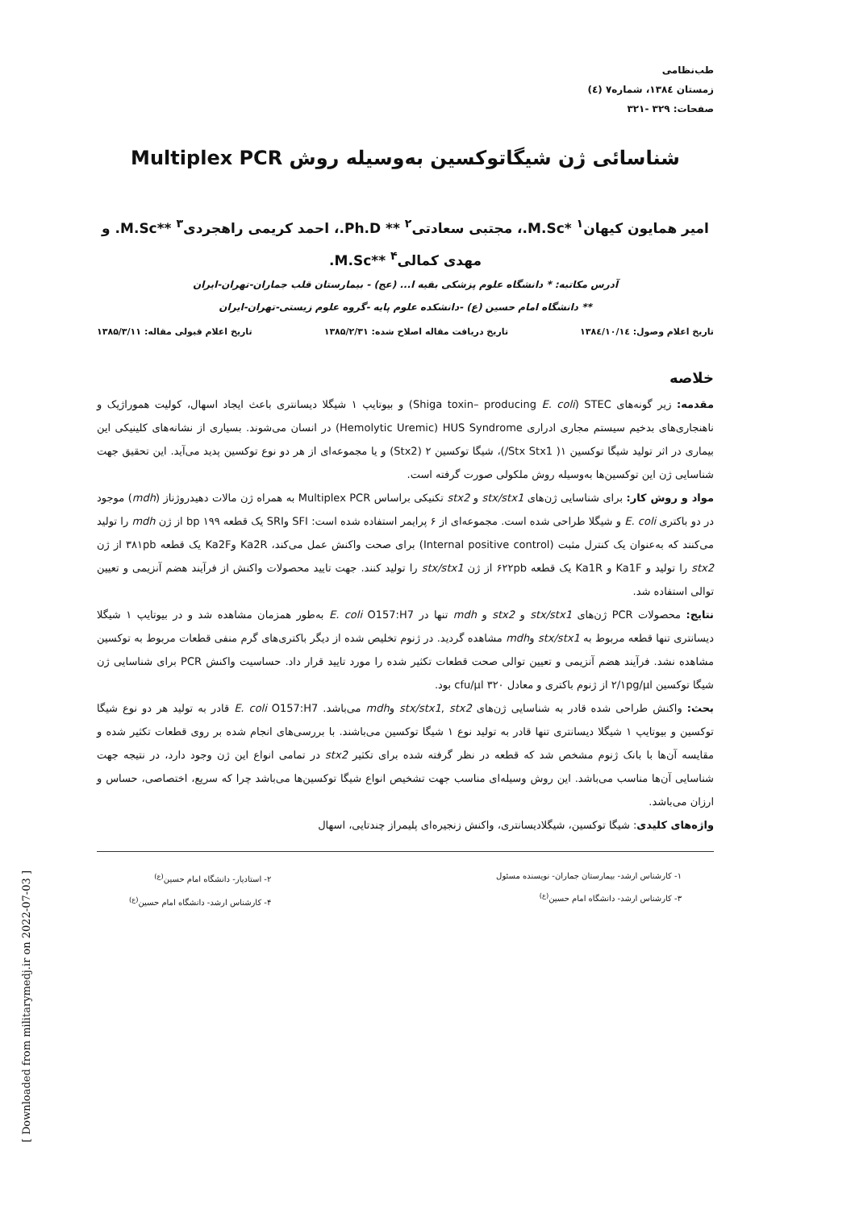طب‌نظامی
زمستان ۱۳۸٤، شماره۷ (٤)
صفحات: ۳۲۹ -۳۲۱
شناسائی ژن شیگاتوکسین به‌وسیله روش Multiplex PCR
امیر همایون کیهان<sup>۱</sup> *M.Sc.، مجتبی سعادتی<sup>۲</sup> ** Ph.D.، احمد کریمی راهجردی<sup>۳</sup> **M.Sc. و مهدی کمالی<sup>۴</sup> **M.Sc.
آدرس مکاتبه: * دانشگاه علوم پزشکی بقیه ا... (عج) - بیمارستان قلب جماران-تهران-ایران
** دانشگاه امام حسین (ع) -دانشکده علوم پایه -گروه علوم زیستی-تهران-ایران
تاریخ اعلام وصول: ۱۳۸٤/۱۰/۱٤ تاریخ دریافت مقاله اصلاح شده: ۱۳۸۵/۲/۳۱ تاریخ اعلام قبولی مقاله: ۱۳۸۵/۳/۱۱
خلاصه
مقدمه: زیر گونه‌های Shiga toxin– producing E. coli) STEC) و بیوتایپ ۱ شیگلا دیسانتری باعث ایجاد اسهال، کولیت هموراژیک و ناهنجاری‌های بدخیم سیستم مجاری ادراری Hemolytic Uremic) HUS Syndrome) در انسان می‌شوند. بسیاری از نشانه‌های کلینیکی این بیماری در اثر تولید شیگا توکسین ۱( Stx Stx1/)، شیگا توکسین ۲ (Stx2) و یا مجموعه‌ای از هر دو نوع توکسین پدید می‌آید. این تحقیق جهت شناسایی ژن این توکسین‌ها به‌وسیله روش ملکولی صورت گرفته است.
مواد و روش کار: برای شناسایی ژن‌های stx/stx1 و stx2 تکنیکی براساس Multiplex PCR به همراه ژن مالات دهیدروژناز (mdh) موجود در دو باکتری E. coli و شیگلا طراحی شده است. مجموعه‌ای از ۶ پرایمر استفاده شده است: SFI وSRI یک قطعه bp ۱۹۹ از ژن mdh را تولید می‌کنند که به‌عنوان یک کنترل مثبت (Internal positive control) برای صحت واکنش عمل می‌کند، Ka2R وKa2F یک قطعه ۳۸۱pb از ژن stx2 را تولید و Ka1F و Ka1R یک قطعه ۶۲۲pb از ژن stx/stx1 را تولید کنند. جهت تایید محصولات واکنش از فرآیند هضم آنزیمی و تعیین توالی استفاده شد.
نتایج: محصولات PCR ژن‌های stx/stx1 و stx2 و mdh تنها در E. coli O157:H7 به‌طور همزمان مشاهده شد و در بیوتایپ ۱ شیگلا دیسانتری تنها قطعه مربوط به stx/stx1 وmdh مشاهده گردید. در ژنوم تخلیص شده از دیگر باکتری‌های گرم منفی قطعات مربوط به توکسین مشاهده نشد. فرآیند هضم آنزیمی و تعیین توالی صحت قطعات تکثیر شده را مورد تایید قرار داد. حساسیت واکنش PCR برای شناسایی ژن شیگا توکسین ۲/۱pg/µl از ژنوم باکتری و معادل ۳۲۰ cfu/µl بود.
بحث: واکنش طراحی شده قادر به شناسایی ژن‌های stx/stx1, stx2 وmdh می‌باشد. E. coli O157:H7 قادر به تولید هر دو نوع شیگا توکسین و بیوتایپ ۱ شیگلا دیسانتری تنها قادر به تولید نوع ۱ شیگا توکسین می‌باشند. با بررسی‌های انجام شده بر روی قطعات تکثیر شده و مقایسه آن‌ها با بانک ژنوم مشخص شد که قطعه در نظر گرفته شده برای تکثیر stx2 در تمامی انواع این ژن وجود دارد، در نتیجه جهت شناسایی آن‌ها مناسب می‌باشد. این روش وسیله‌ای مناسب جهت تشخیص انواع شیگا توکسین‌ها می‌باشد چرا که سریع، اختصاصی، حساس و ارزان می‌باشد.
واژه‌های کلیدی: شیگا توکسین، شیگلادیسانتری، واکنش زنجیره‌ای پلیمراز چندتایی، اسهال
۱- کارشناس ارشد- بیمارستان جماران- نویسنده مسئول
۳- کارشناس ارشد- دانشگاه امام حسین<sup>(ع)</sup>
۲- استادیار- دانشگاه امام حسین<sup>(ع)</sup>
۴- کارشناس ارشد- دانشگاه امام حسین<sup>(ع)</sup>
[ Downloaded from militarymedj.ir on 2022-07-03 ]